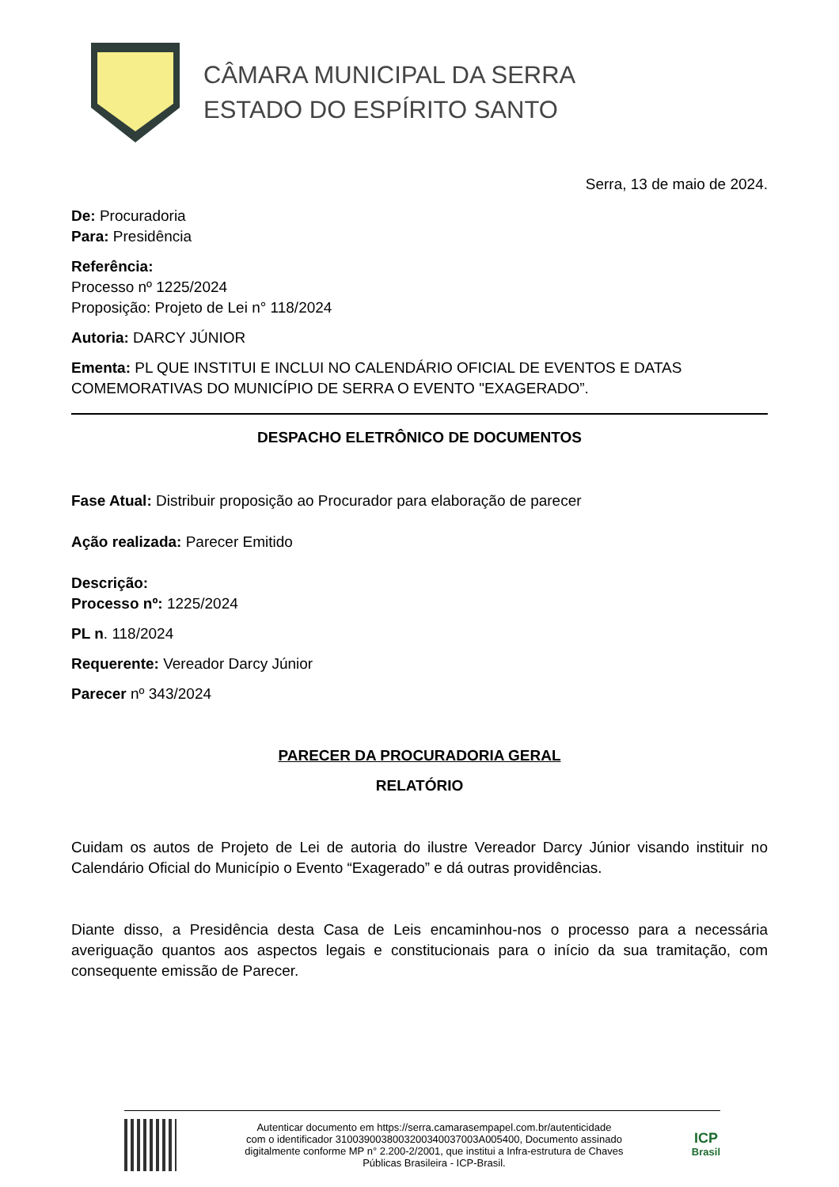CÂMARA MUNICIPAL DA SERRA
ESTADO DO ESPÍRITO SANTO
Serra, 13 de maio de 2024.
De: Procuradoria
Para: Presidência
Referência:
Processo nº 1225/2024
Proposição: Projeto de Lei n° 118/2024
Autoria: DARCY JÚNIOR
Ementa: PL QUE INSTITUI E INCLUI NO CALENDÁRIO OFICIAL DE EVENTOS E DATAS COMEMORATIVAS DO MUNICÍPIO DE SERRA O EVENTO "EXAGERADO”.
DESPACHO ELETRÔNICO DE DOCUMENTOS
Fase Atual: Distribuir proposição ao Procurador para elaboração de parecer
Ação realizada: Parecer Emitido
Descrição:
Processo nº: 1225/2024
PL n. 118/2024
Requerente: Vereador Darcy Júnior
Parecer nº 343/2024
PARECER DA PROCURADORIA GERAL
RELATÓRIO
Cuidam os autos de Projeto de Lei de autoria do ilustre Vereador Darcy Júnior visando instituir no Calendário Oficial do Município o Evento “Exagerado” e dá outras providências.
Diante disso, a Presidência desta Casa de Leis encaminhou-nos o processo para a necessária averiguação quantos aos aspectos legais e constitucionais para o início da sua tramitação, com consequente emissão de Parecer.
Autenticar documento em https://serra.camarasempapel.com.br/autenticidade
com o identificador 3100390038003200340037003A005400, Documento assinado
digitalmente conforme MP n° 2.200-2/2001, que institui a Infra-estrutura de Chaves
Públicas Brasileira - ICP-Brasil.
ICP
Brasil